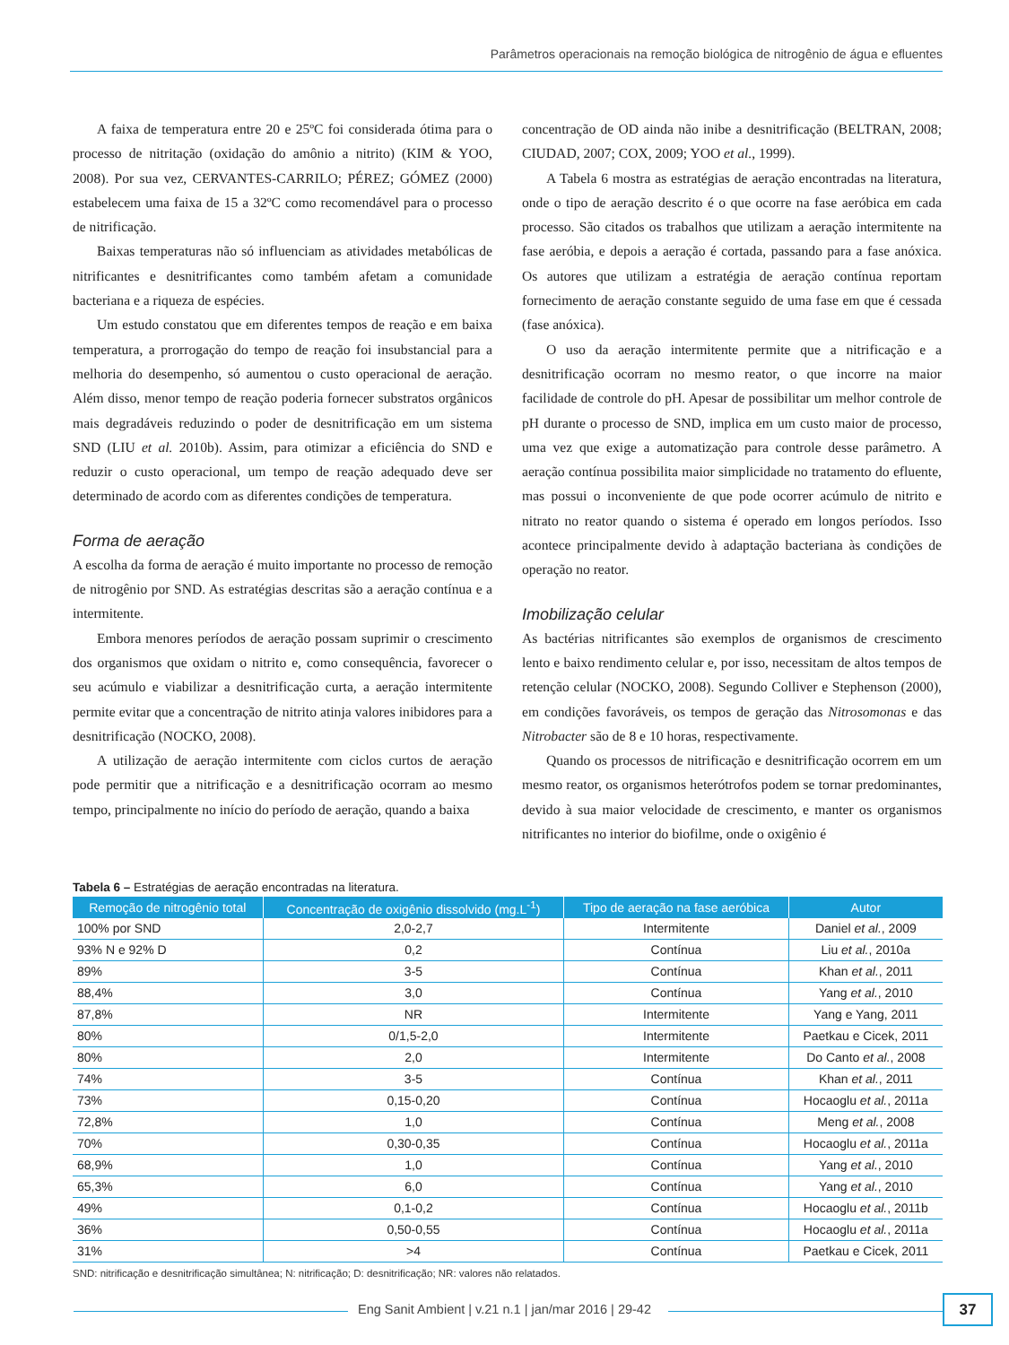Parâmetros operacionais na remoção biológica de nitrogênio de água e efluentes
A faixa de temperatura entre 20 e 25ºC foi considerada ótima para o processo de nitritação (oxidação do amônio a nitrito) (KIM & YOO, 2008). Por sua vez, CERVANTES-CARRILO; PÉREZ; GÓMEZ (2000) estabelecem uma faixa de 15 a 32ºC como recomendável para o processo de nitrificação.
Baixas temperaturas não só influenciam as atividades metabólicas de nitrificantes e desnitrificantes como também afetam a comunidade bacteriana e a riqueza de espécies.
Um estudo constatou que em diferentes tempos de reação e em baixa temperatura, a prorrogação do tempo de reação foi insubstancial para a melhoria do desempenho, só aumentou o custo operacional de aeração. Além disso, menor tempo de reação poderia fornecer substratos orgânicos mais degradáveis reduzindo o poder de desnitrificação em um sistema SND (LIU et al. 2010b). Assim, para otimizar a eficiência do SND e reduzir o custo operacional, um tempo de reação adequado deve ser determinado de acordo com as diferentes condições de temperatura.
Forma de aeração
A escolha da forma de aeração é muito importante no processo de remoção de nitrogênio por SND. As estratégias descritas são a aeração contínua e a intermitente.
Embora menores períodos de aeração possam suprimir o crescimento dos organismos que oxidam o nitrito e, como consequência, favorecer o seu acúmulo e viabilizar a desnitrificação curta, a aeração intermitente permite evitar que a concentração de nitrito atinja valores inibidores para a desnitrificação (NOCKO, 2008).
A utilização de aeração intermitente com ciclos curtos de aeração pode permitir que a nitrificação e a desnitrificação ocorram ao mesmo tempo, principalmente no início do período de aeração, quando a baixa
concentração de OD ainda não inibe a desnitrificação (BELTRAN, 2008; CIUDAD, 2007; COX, 2009; YOO et al., 1999).
A Tabela 6 mostra as estratégias de aeração encontradas na literatura, onde o tipo de aeração descrito é o que ocorre na fase aeróbica em cada processo. São citados os trabalhos que utilizam a aeração intermitente na fase aeróbia, e depois a aeração é cortada, passando para a fase anóxica. Os autores que utilizam a estratégia de aeração contínua reportam fornecimento de aeração constante seguido de uma fase em que é cessada (fase anóxica).
O uso da aeração intermitente permite que a nitrificação e a desnitrificação ocorram no mesmo reator, o que incorre na maior facilidade de controle do pH. Apesar de possibilitar um melhor controle de pH durante o processo de SND, implica em um custo maior de processo, uma vez que exige a automatização para controle desse parâmetro. A aeração contínua possibilita maior simplicidade no tratamento do efluente, mas possui o inconveniente de que pode ocorrer acúmulo de nitrito e nitrato no reator quando o sistema é operado em longos períodos. Isso acontece principalmente devido à adaptação bacteriana às condições de operação no reator.
Imobilização celular
As bactérias nitrificantes são exemplos de organismos de crescimento lento e baixo rendimento celular e, por isso, necessitam de altos tempos de retenção celular (NOCKO, 2008). Segundo Colliver e Stephenson (2000), em condições favoráveis, os tempos de geração das Nitrosomonas e das Nitrobacter são de 8 e 10 horas, respectivamente.
Quando os processos de nitrificação e desnitrificação ocorrem em um mesmo reator, os organismos heterótrofos podem se tornar predominantes, devido à sua maior velocidade de crescimento, e manter os organismos nitrificantes no interior do biofilme, onde o oxigênio é
Tabela 6 – Estratégias de aeração encontradas na literatura.
| Remoção de nitrogênio total | Concentração de oxigênio dissolvido (mg.L<sup>-1</sup>) | Tipo de aeração na fase aeróbica | Autor |
| --- | --- | --- | --- |
| 100% por SND | 2,0-2,7 | Intermitente | Daniel et al. , 2009 |
| 93% N e 92% D | 0,2 | Contínua | Liu et al. , 2010a |
| 89% | 3-5 | Contínua | Khan et al. , 2011 |
| 88,4% | 3,0 | Contínua | Yang et al. , 2010 |
| 87,8% | NR | Intermitente | Yang e Yang, 2011 |
| 80% | 0/1,5-2,0 | Intermitente | Paetkau e Cicek, 2011 |
| 80% | 2,0 | Intermitente | Do Canto et al. , 2008 |
| 74% | 3-5 | Contínua | Khan et al. , 2011 |
| 73% | 0,15-0,20 | Contínua | Hocaoglu et al. , 2011a |
| 72,8% | 1,0 | Contínua | Meng et al. , 2008 |
| 70% | 0,30-0,35 | Contínua | Hocaoglu et al. , 2011a |
| 68,9% | 1,0 | Contínua | Yang et al. , 2010 |
| 65,3% | 6,0 | Contínua | Yang et al. , 2010 |
| 49% | 0,1-0,2 | Contínua | Hocaoglu et al. , 2011b |
| 36% | 0,50-0,55 | Contínua | Hocaoglu et al. , 2011a |
| 31% | >4 | Contínua | Paetkau e Cicek, 2011 |
SND: nitrificação e desnitrificação simultânea; N: nitrificação; D: desnitrificação; NR: valores não relatados.
Eng Sanit Ambient | v.21 n.1 | jan/mar 2016 | 29-42 37